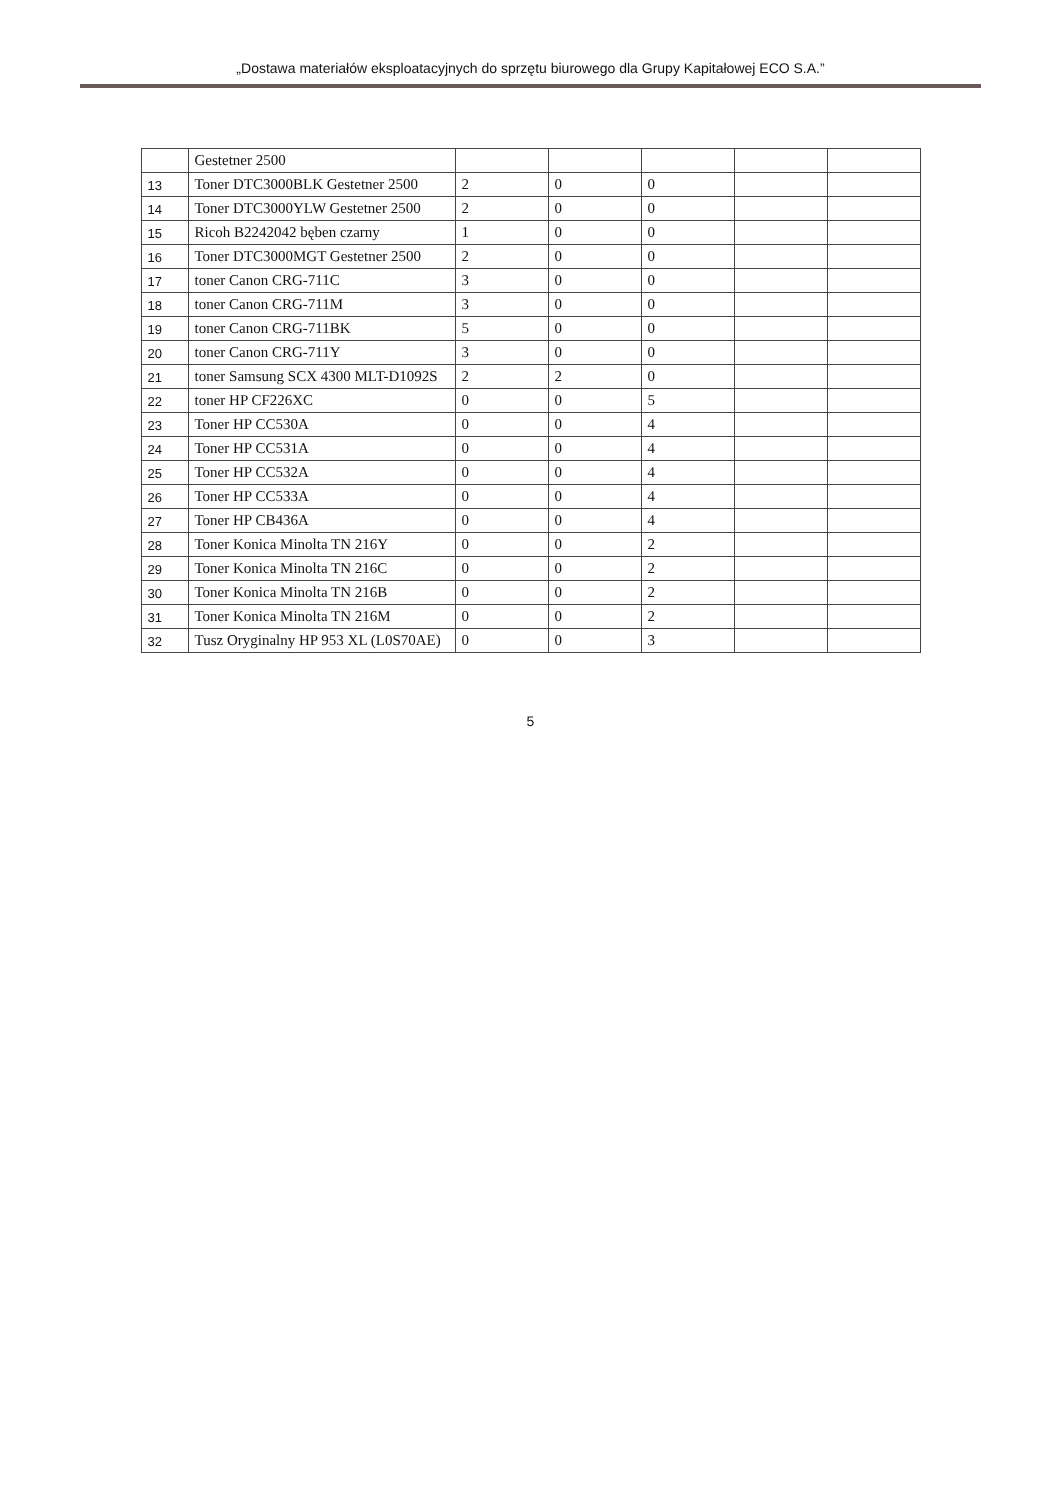„Dostawa materiałów eksploatacyjnych do sprzętu biurowego dla Grupy Kapitałowej ECO S.A.”
| | Gestetner 2500 | | | | | |
| 13 | Toner DTC3000BLK Gestetner 2500 | 2 | 0 | 0 | | |
| 14 | Toner DTC3000YLW Gestetner 2500 | 2 | 0 | 0 | | |
| 15 | Ricoh B2242042 bęben czarny | 1 | 0 | 0 | | |
| 16 | Toner DTC3000MGT Gestetner 2500 | 2 | 0 | 0 | | |
| 17 | toner Canon CRG-711C | 3 | 0 | 0 | | |
| 18 | toner Canon CRG-711M | 3 | 0 | 0 | | |
| 19 | toner Canon CRG-711BK | 5 | 0 | 0 | | |
| 20 | toner Canon CRG-711Y | 3 | 0 | 0 | | |
| 21 | toner Samsung SCX 4300 MLT-D1092S | 2 | 2 | 0 | | |
| 22 | toner HP CF226XC | 0 | 0 | 5 | | |
| 23 | Toner HP CC530A | 0 | 0 | 4 | | |
| 24 | Toner HP CC531A | 0 | 0 | 4 | | |
| 25 | Toner HP CC532A | 0 | 0 | 4 | | |
| 26 | Toner HP CC533A | 0 | 0 | 4 | | |
| 27 | Toner HP CB436A | 0 | 0 | 4 | | |
| 28 | Toner Konica Minolta TN 216Y | 0 | 0 | 2 | | |
| 29 | Toner Konica Minolta TN 216C | 0 | 0 | 2 | | |
| 30 | Toner Konica Minolta TN 216B | 0 | 0 | 2 | | |
| 31 | Toner Konica Minolta TN 216M | 0 | 0 | 2 | | |
| 32 | Tusz Oryginalny HP 953 XL (L0S70AE) | 0 | 0 | 3 | | |
5